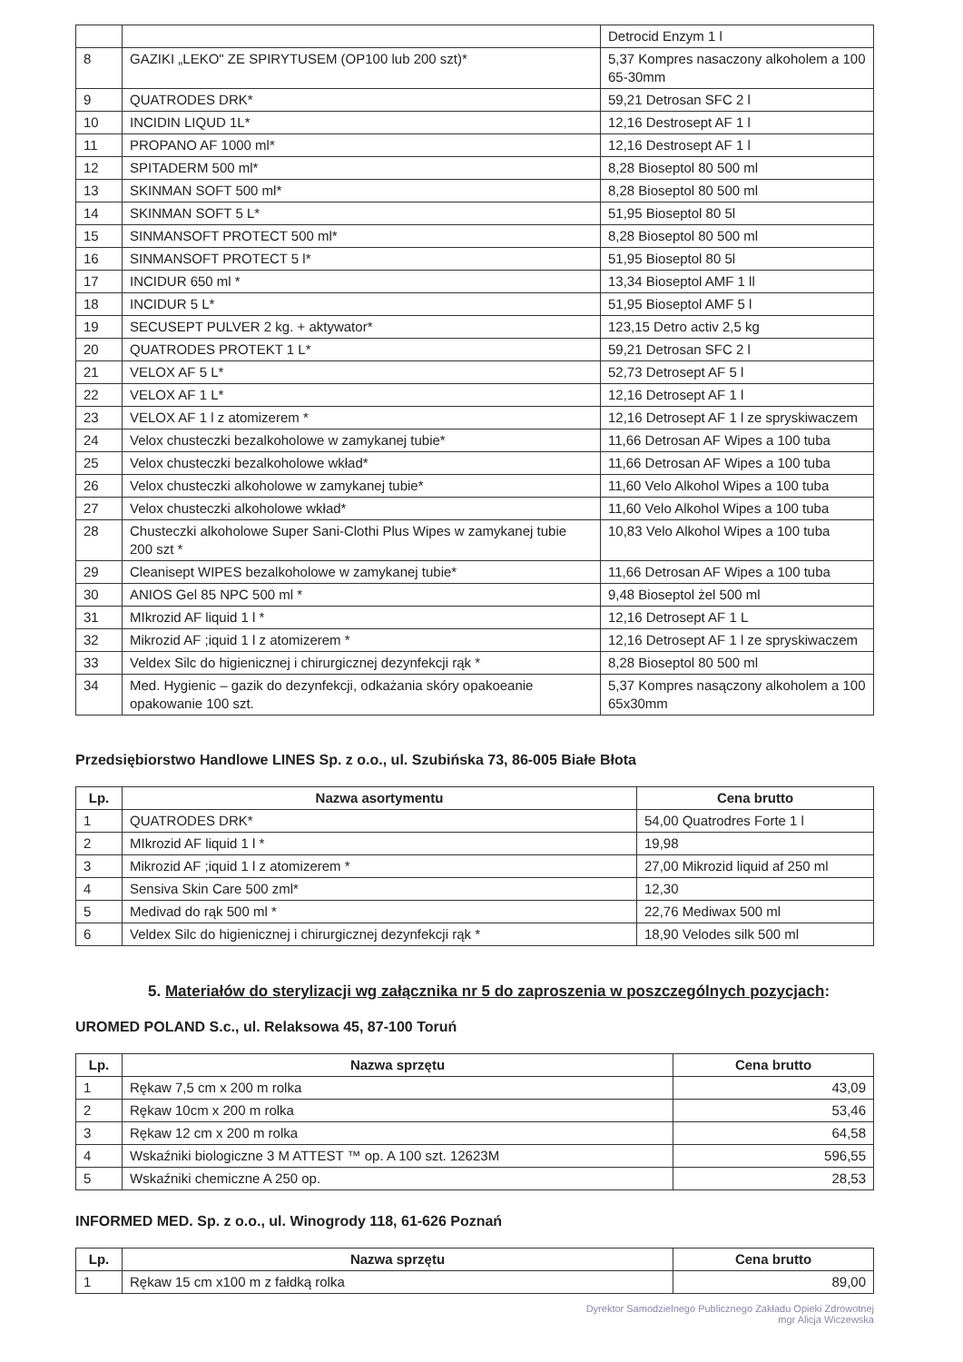| | | Detrocid Enzym 1 l |
| 8 | GAZIKI „LEKO" ZE SPIRYTUSEM (OP100 lub 200 szt)* | 5,37 Kompres nasaczony alkoholem a 100 65-30mm |
| 9 | QUATRODES DRK* | 59,21 Detrosan SFC 2 l |
| 10 | INCIDIN LIQUD 1L* | 12,16 Destrosept AF 1 l |
| 11 | PROPANO AF 1000 ml* | 12,16 Destrosept AF 1 l |
| 12 | SPITADERM 500 ml* | 8,28 Bioseptol 80 500 ml |
| 13 | SKINMAN SOFT 500 ml* | 8,28 Bioseptol 80 500 ml |
| 14 | SKINMAN SOFT 5 L* | 51,95 Bioseptol 80 5l |
| 15 | SINMANSOFT PROTECT 500 ml* | 8,28 Bioseptol 80 500 ml |
| 16 | SINMANSOFT PROTECT 5 l* | 51,95 Bioseptol 80 5l |
| 17 | INCIDUR 650 ml * | 13,34 Bioseptol AMF 1 ll |
| 18 | INCIDUR 5 L* | 51,95 Bioseptol AMF 5 l |
| 19 | SECUSEPT PULVER 2 kg. + aktywator* | 123,15 Detro activ 2,5 kg |
| 20 | QUATRODES PROTEKT 1 L* | 59,21 Detrosan SFC 2 l |
| 21 | VELOX AF 5 L* | 52,73 Detrosept AF 5 l |
| 22 | VELOX AF 1 L* | 12,16 Detrosept AF 1 l |
| 23 | VELOX AF 1 l z atomizerem * | 12,16 Detrosept AF 1 l ze spryskiwaczem |
| 24 | Velox chusteczki bezalkoholowe w zamykanej tubie* | 11,66 Detrosan AF Wipes a 100 tuba |
| 25 | Velox chusteczki bezalkoholowe wkład* | 11,66 Detrosan AF Wipes a 100 tuba |
| 26 | Velox chusteczki alkoholowe w zamykanej tubie* | 11,60 Velo Alkohol Wipes a 100 tuba |
| 27 | Velox chusteczki alkoholowe wkład* | 11,60 Velo Alkohol Wipes a 100 tuba |
| 28 | Chusteczki alkoholowe Super Sani-Clothi Plus Wipes w zamykanej tubie 200 szt * | 10,83 Velo Alkohol Wipes a 100 tuba |
| 29 | Cleanisept WIPES bezalkoholowe w zamykanej tubie* | 11,66 Detrosan AF Wipes a 100 tuba |
| 30 | ANIOS Gel 85 NPC 500 ml * | 9,48 Bioseptol żel 500 ml |
| 31 | MIkrozid AF liquid 1 l * | 12,16 Detrosept AF 1 L |
| 32 | Mikrozid AF ;iquid 1 l z atomizerem * | 12,16 Detrosept AF 1 l ze spryskiwaczem |
| 33 | Veldex Silc do higienicznej i chirurgicznej dezynfekcji rąk * | 8,28 Bioseptol 80 500 ml |
| 34 | Med. Hygienic – gazik do dezynfekcji, odkażania skóry opakoeanie opakowanie 100 szt. | 5,37 Kompres nasączony alkoholem a 100 65x30mm |
Przedsiębiorstwo Handlowe LINES Sp. z o.o., ul. Szubińska 73, 86-005 Białe Błota
| Lp. | Nazwa asortymentu | Cena brutto |
| --- | --- | --- |
| 1 | QUATRODES DRK* | 54,00 Quatrodres Forte 1 l |
| 2 | MIkrozid AF liquid 1 l * | 19,98 |
| 3 | Mikrozid AF ;iquid 1 l z atomizerem * | 27,00 Mikrozid liquid af 250 ml |
| 4 | Sensiva Skin Care 500 zml* | 12,30 |
| 5 | Medivad do rąk 500 ml * | 22,76 Mediwax 500 ml |
| 6 | Veldex Silc do higienicznej i chirurgicznej dezynfekcji rąk * | 18,90 Velodes silk 500 ml |
5. Materiałów do sterylizacji wg załącznika nr 5 do zaproszenia w poszczególnych pozycjach:
UROMED POLAND S.c., ul. Relaksowa 45, 87-100 Toruń
| Lp. | Nazwa sprzętu | Cena brutto |
| --- | --- | --- |
| 1 | Rękaw 7,5 cm x 200 m rolka | 43,09 |
| 2 | Rękaw 10cm x 200 m rolka | 53,46 |
| 3 | Rękaw 12 cm x 200 m rolka | 64,58 |
| 4 | Wskaźniki biologiczne 3 M ATTEST ™ op. A 100 szt. 12623M | 596,55 |
| 5 | Wskaźniki chemiczne A 250 op. | 28,53 |
INFORMED MED. Sp. z o.o., ul. Winogrody 118, 61-626 Poznań
| Lp. | Nazwa sprzętu | Cena brutto |
| --- | --- | --- |
| 1 | Rękaw 15 cm x100 m z fałdką rolka | 89,00 |
Dyrektor Samodzielnego Publicznego Zakładu Opieki Zdrowotnej
mgr Alicja Wiczewska